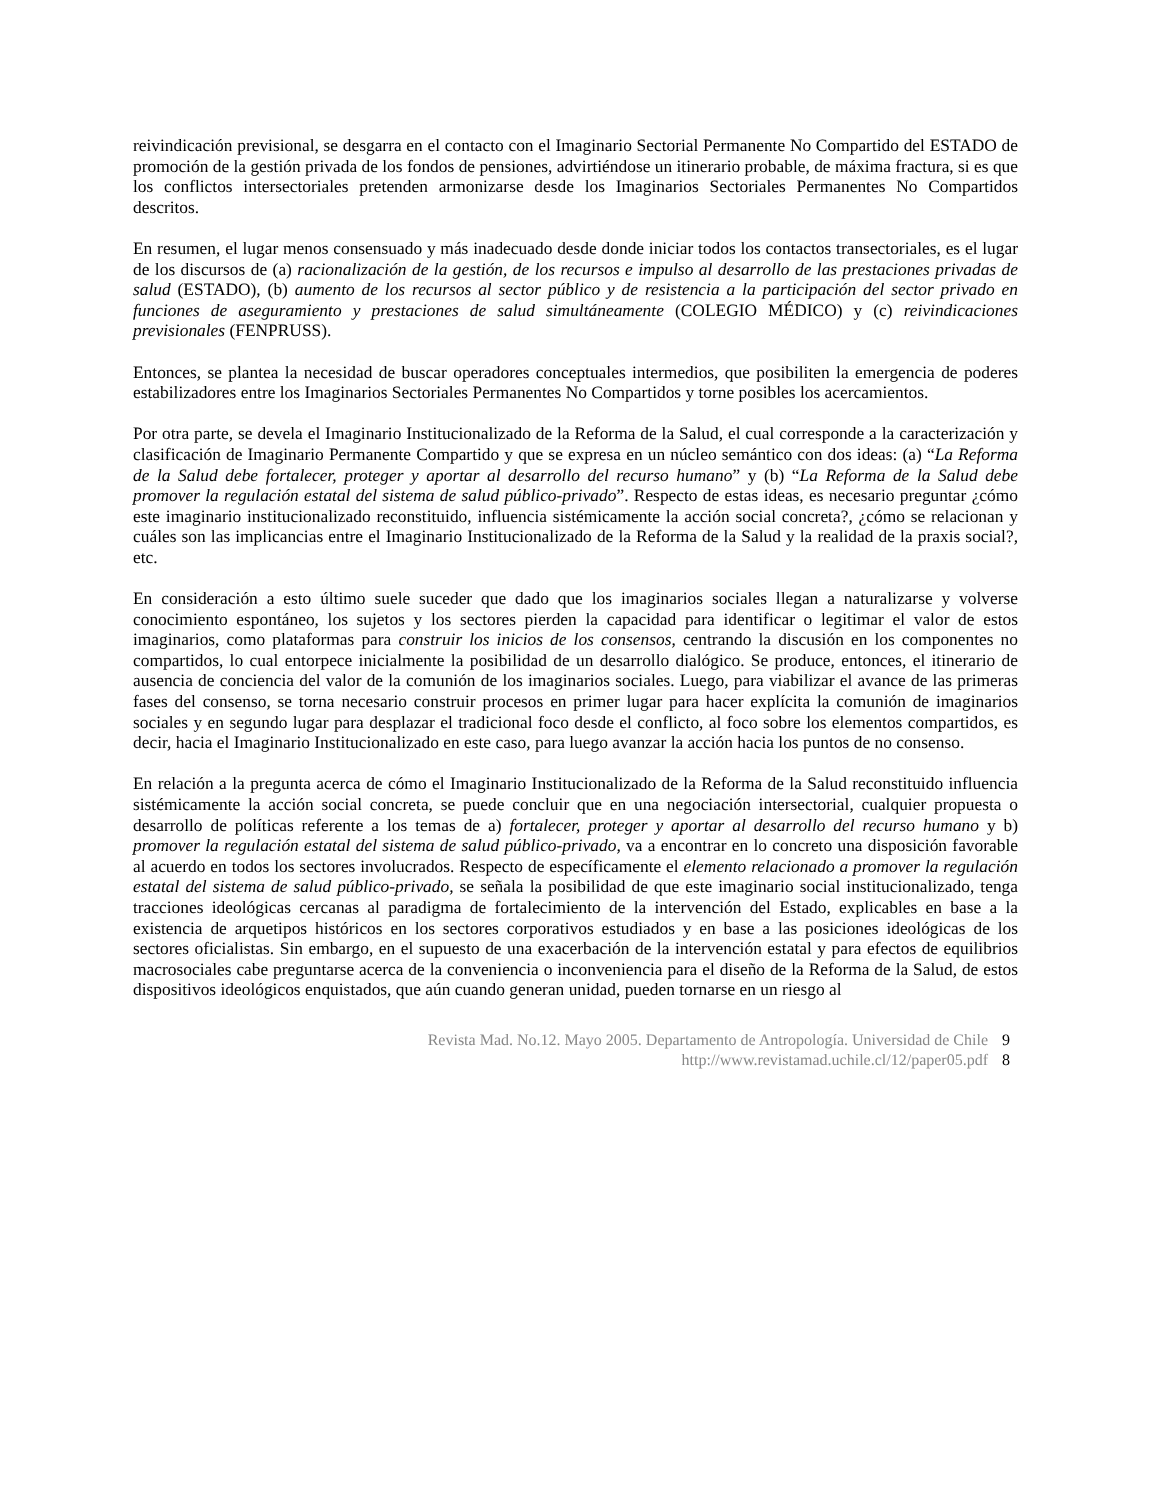reivindicación previsional, se desgarra en el contacto con el Imaginario Sectorial Permanente No Compartido del ESTADO de promoción de la gestión privada de los fondos de pensiones, advirtiéndose un itinerario probable, de máxima fractura, si es que los conflictos intersectoriales pretenden armonizarse desde los Imaginarios Sectoriales Permanentes No Compartidos descritos.
En resumen, el lugar menos consensuado y más inadecuado desde donde iniciar todos los contactos transectoriales, es el lugar de los discursos de (a) racionalización de la gestión, de los recursos e impulso al desarrollo de las prestaciones privadas de salud (ESTADO), (b) aumento de los recursos al sector público y de resistencia a la participación del sector privado en funciones de aseguramiento y prestaciones de salud simultáneamente (COLEGIO MÉDICO) y (c) reivindicaciones previsionales (FENPRUSS).
Entonces, se plantea la necesidad de buscar operadores conceptuales intermedios, que posibiliten la emergencia de poderes estabilizadores entre los Imaginarios Sectoriales Permanentes No Compartidos y torne posibles los acercamientos.
Por otra parte, se devela el Imaginario Institucionalizado de la Reforma de la Salud, el cual corresponde a la caracterización y clasificación de Imaginario Permanente Compartido y que se expresa en un núcleo semántico con dos ideas: (a) “La Reforma de la Salud debe fortalecer, proteger y aportar al desarrollo del recurso humano” y (b) “La Reforma de la Salud debe promover la regulación estatal del sistema de salud público-privado”. Respecto de estas ideas, es necesario preguntar ¿cómo este imaginario institucionalizado reconstituido, influencia sistémicamente la acción social concreta?, ¿cómo se relacionan y cuáles son las implicancias entre el Imaginario Institucionalizado de la Reforma de la Salud y la realidad de la praxis social?, etc.
En consideración a esto último suele suceder que dado que los imaginarios sociales llegan a naturalizarse y volverse conocimiento espontáneo, los sujetos y los sectores pierden la capacidad para identificar o legitimar el valor de estos imaginarios, como plataformas para construir los inicios de los consensos, centrando la discusión en los componentes no compartidos, lo cual entorpece inicialmente la posibilidad de un desarrollo dialógico. Se produce, entonces, el itinerario de ausencia de conciencia del valor de la comunión de los imaginarios sociales. Luego, para viabilizar el avance de las primeras fases del consenso, se torna necesario construir procesos en primer lugar para hacer explícita la comunión de imaginarios sociales y en segundo lugar para desplazar el tradicional foco desde el conflicto, al foco sobre los elementos compartidos, es decir, hacia el Imaginario Institucionalizado en este caso, para luego avanzar la acción hacia los puntos de no consenso.
En relación a la pregunta acerca de cómo el Imaginario Institucionalizado de la Reforma de la Salud reconstituido influencia sistémicamente la acción social concreta, se puede concluir que en una negociación intersectorial, cualquier propuesta o desarrollo de políticas referente a los temas de a) fortalecer, proteger y aportar al desarrollo del recurso humano y b) promover la regulación estatal del sistema de salud público-privado, va a encontrar en lo concreto una disposición favorable al acuerdo en todos los sectores involucrados. Respecto de específicamente el elemento relacionado a promover la regulación estatal del sistema de salud público-privado, se señala la posibilidad de que este imaginario social institucionalizado, tenga tracciones ideológicas cercanas al paradigma de fortalecimiento de la intervención del Estado, explicables en base a la existencia de arquetipos históricos en los sectores corporativos estudiados y en base a las posiciones ideológicas de los sectores oficialistas. Sin embargo, en el supuesto de una exacerbación de la intervención estatal y para efectos de equilibrios macrosociales cabe preguntarse acerca de la conveniencia o inconveniencia para el diseño de la Reforma de la Salud, de estos dispositivos ideológicos enquistados, que aún cuando generan unidad, pueden tornarse en un riesgo al
Revista Mad. No.12. Mayo 2005. Departamento de Antropología. Universidad de Chile 9
http://www.revistamad.uchile.cl/12/paper05.pdf 8